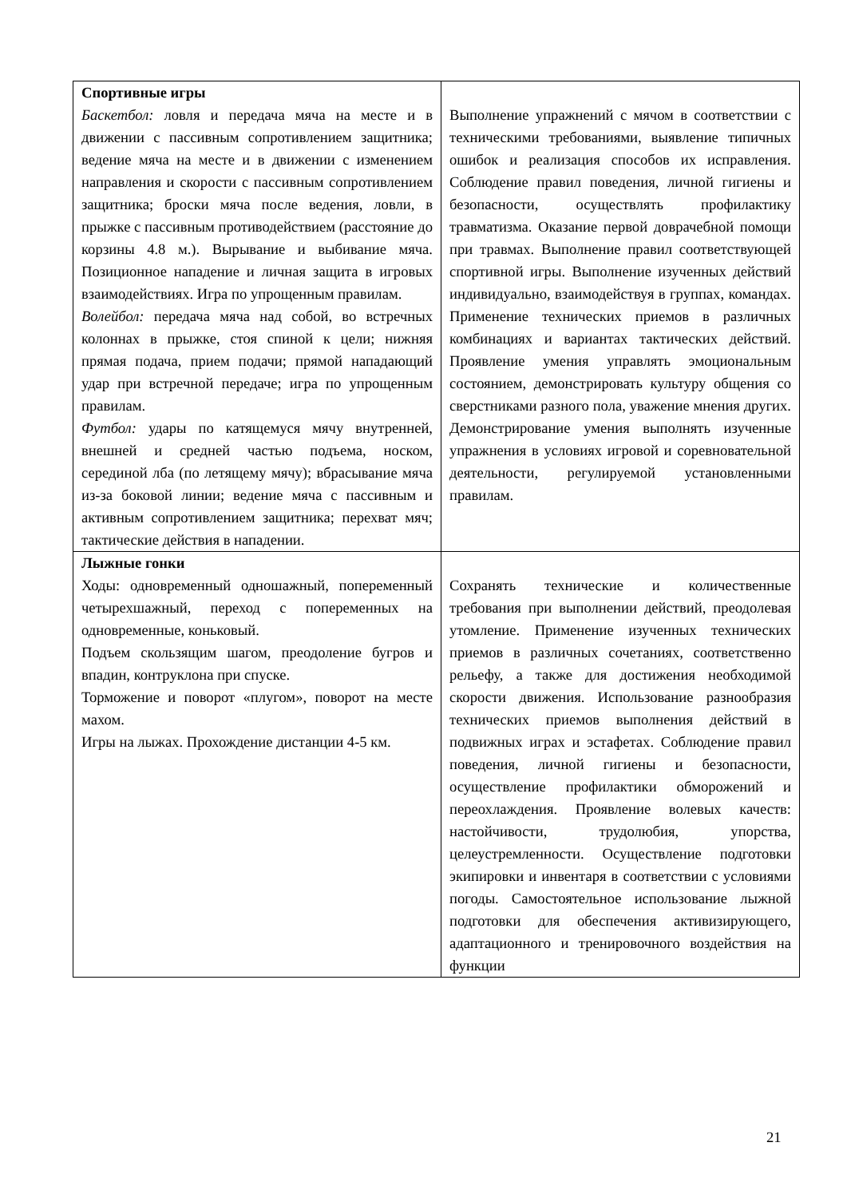| Спортивные игры Баскетбол: ловля и передача мяча на месте и в движении с пассивным сопротивлением защитника; ведение мяча на месте и в движении с изменением направления и скорости с пассивным сопротивлением защитника; броски мяча после ведения, ловли, в прыжке с пассивным противодействием (расстояние до корзины 4.8 м.). Вырывание и выбивание мяча. Позиционное нападение и личная защита в игровых взаимодействиях. Игра по упрощенным правилам. Волейбол: передача мяча над собой, во встречных колоннах в прыжке, стоя спиной к цели; нижняя прямая подача, прием подачи; прямой нападающий удар при встречной передаче; игра по упрощенным правилам. Футбол: удары по катящемуся мячу внутренней, внешней и средней частью подъема, носком, серединой лба (по летящему мячу); вбрасывание мяча из-за боковой линии; ведение мяча с пассивным и активным сопротивлением защитника; перехват мяч; тактические действия в нападении. | Выполнение упражнений с мячом в соответствии с техническими требованиями, выявление типичных ошибок и реализация способов их исправления. Соблюдение правил поведения, личной гигиены и безопасности, осуществлять профилактику травматизма. Оказание первой доврачебной помощи при травмах. Выполнение правил соответствующей спортивной игры. Выполнение изученных действий индивидуально, взаимодействуя в группах, командах. Применение технических приемов в различных комбинациях и вариантах тактических действий. Проявление умения управлять эмоциональным состоянием, демонстрировать культуру общения со сверстниками разного пола, уважение мнения других. Демонстрирование умения выполнять изученные упражнения в условиях игровой и соревновательной деятельности, регулируемой установленными правилам. |
| Лыжные гонки Ходы: одновременный одношажный, попеременный четырехшажный, переход с попеременных на одновременные, коньковый. Подъем скользящим шагом, преодоление бугров и впадин, контруклона при спуске. Торможение и поворот «плугом», поворот на месте махом. Игры на лыжах. Прохождение дистанции 4-5 км. | Сохранять технические и количественные требования при выполнении действий, преодолевая утомление. Применение изученных технических приемов в различных сочетаниях, соответственно рельефу, а также для достижения необходимой скорости движения. Использование разнообразия технических приемов выполнения действий в подвижных играх и эстафетах. Соблюдение правил поведения, личной гигиены и безопасности, осуществление профилактики обморожений и переохлаждения. Проявление волевых качеств: настойчивости, трудолюбия, упорства, целеустремленности. Осуществление подготовки экипировки и инвентаря в соответствии с условиями погоды. Самостоятельное использование лыжной подготовки для обеспечения активизирующего, адаптационного и тренировочного воздействия на функции |
21